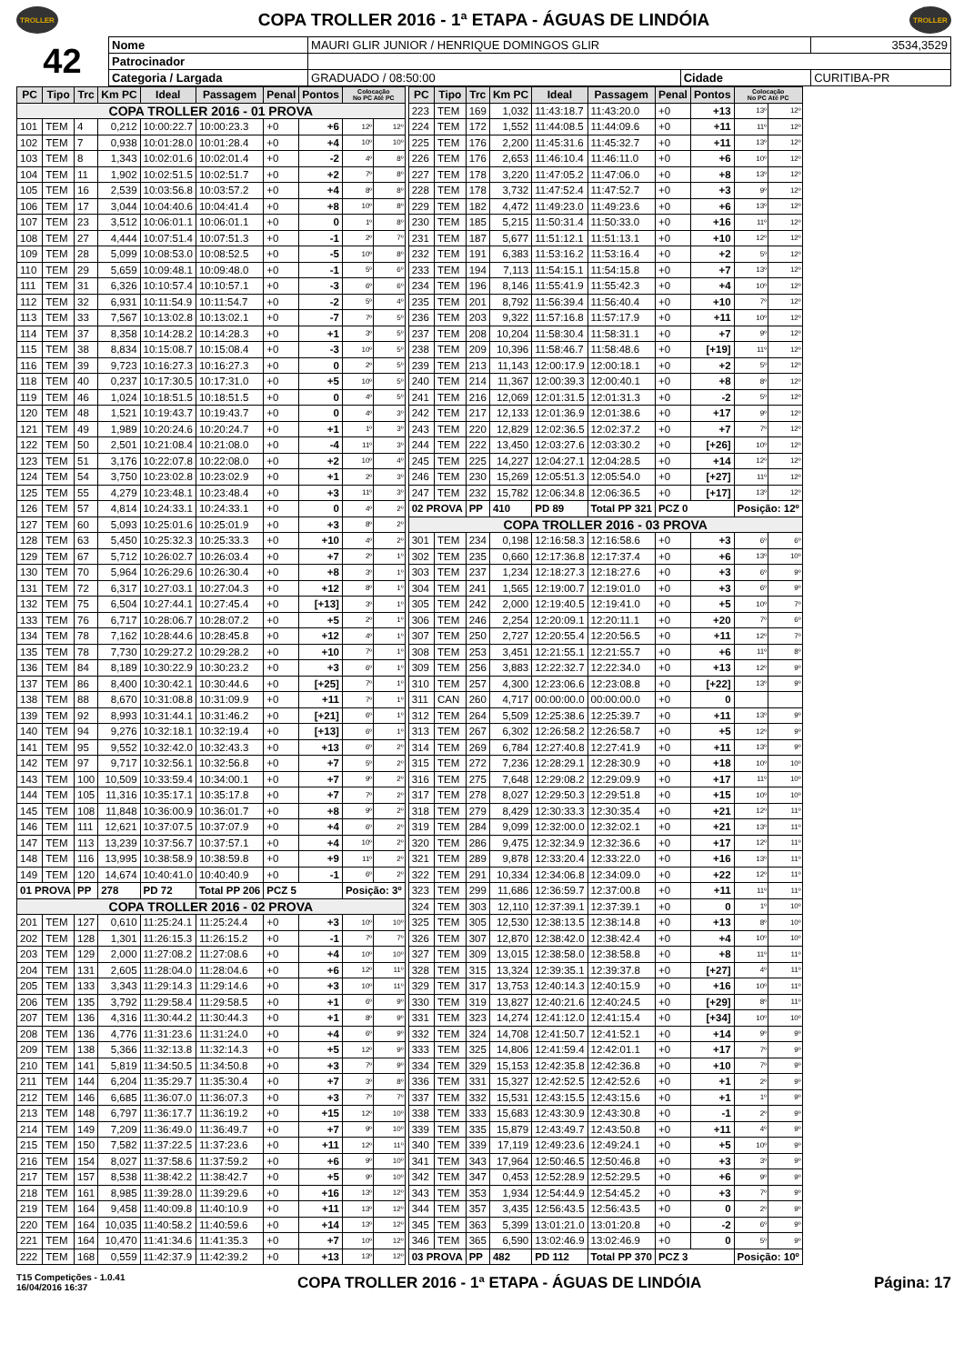TROLLER
COPA TROLLER 2016 - 1ª ETAPA - ÁGUAS DE LINDÓIA
TROLLER
| 42 | Nome | MAURI GLIR JUNIOR / HENRIQUE DOMINGOS GLIR | | | 3534,3529 |
| | Patrocinador | | | | |
| | Categoria / Largada | GRADUADO / 08:50:00 | Cidade | CURITIBA-PR | |
| PC | Tipo | Trc | Km PC | Ideal | Passagem | Penal | Pontos | Colocação No PC Até PC | |
| --- | --- | --- | --- | --- | --- | --- | --- | --- | --- |
| COPA TROLLER 2016 - 01 PROVA | | | | | | | | | |
| 101 | TEM | 4 | 0,212 | 10:00:22.7 | 10:00:23.3 | +0 | +6 | 12º | 12º |
| 102 | TEM | 7 | 0,938 | 10:01:28.0 | 10:01:28.4 | +0 | +4 | 10º | 10º |
| 103 | TEM | 8 | 1,343 | 10:02:01.6 | 10:02:01.4 | +0 | -2 | 4º | 8º |
| 104 | TEM | 11 | 1,902 | 10:02:51.5 | 10:02:51.7 | +0 | +2 | 7º | 8º |
| 105 | TEM | 16 | 2,539 | 10:03:56.8 | 10:03:57.2 | +0 | +4 | 8º | 8º |
| 106 | TEM | 17 | 3,044 | 10:04:40.6 | 10:04:41.4 | +0 | +8 | 10º | 8º |
| 107 | TEM | 23 | 3,512 | 10:06:01.1 | 10:06:01.1 | +0 | 0 | 1º | 8º |
| 108 | TEM | 27 | 4,444 | 10:07:51.4 | 10:07:51.3 | +0 | -1 | 2º | 7º |
| 109 | TEM | 28 | 5,099 | 10:08:53.0 | 10:08:52.5 | +0 | -5 | 10º | 8º |
| 110 | TEM | 29 | 5,659 | 10:09:48.1 | 10:09:48.0 | +0 | -1 | 5º | 6º |
| 111 | TEM | 31 | 6,326 | 10:10:57.4 | 10:10:57.1 | +0 | -3 | 6º | 6º |
| 112 | TEM | 32 | 6,931 | 10:11:54.9 | 10:11:54.7 | +0 | -2 | 5º | 4º |
| 113 | TEM | 33 | 7,567 | 10:13:02.8 | 10:13:02.1 | +0 | -7 | 7º | 5º |
| 114 | TEM | 37 | 8,358 | 10:14:28.2 | 10:14:28.3 | +0 | +1 | 3º | 5º |
| 115 | TEM | 38 | 8,834 | 10:15:08.7 | 10:15:08.4 | +0 | -3 | 10º | 5º |
| 116 | TEM | 39 | 9,723 | 10:16:27.3 | 10:16:27.3 | +0 | 0 | 2º | 5º |
| 118 | TEM | 40 | 0,237 | 10:17:30.5 | 10:17:31.0 | +0 | +5 | 10º | 5º |
| 119 | TEM | 46 | 1,024 | 10:18:51.5 | 10:18:51.5 | +0 | 0 | 4º | 5º |
| 120 | TEM | 48 | 1,521 | 10:19:43.7 | 10:19:43.7 | +0 | 0 | 4º | 3º |
| 121 | TEM | 49 | 1,989 | 10:20:24.6 | 10:20:24.7 | +0 | +1 | 1º | 3º |
| 122 | TEM | 50 | 2,501 | 10:21:08.4 | 10:21:08.0 | +0 | -4 | 11º | 3º |
| 123 | TEM | 51 | 3,176 | 10:22:07.8 | 10:22:08.0 | +0 | +2 | 10º | 4º |
| 124 | TEM | 54 | 3,750 | 10:23:02.8 | 10:23:02.9 | +0 | +1 | 2º | 3º |
| 125 | TEM | 55 | 4,279 | 10:23:48.1 | 10:23:48.4 | +0 | +3 | 11º | 3º |
| 126 | TEM | 57 | 4,814 | 10:24:33.1 | 10:24:33.1 | +0 | 0 | 4º | 2º |
| 127 | TEM | 60 | 5,093 | 10:25:01.6 | 10:25:01.9 | +0 | +3 | 8º | 2º |
| 128 | TEM | 63 | 5,450 | 10:25:32.3 | 10:25:33.3 | +0 | +10 | 4º | 2º |
| 129 | TEM | 67 | 5,712 | 10:26:02.7 | 10:26:03.4 | +0 | +7 | 2º | 1º |
| 130 | TEM | 70 | 5,964 | 10:26:29.6 | 10:26:30.4 | +0 | +8 | 3º | 1º |
| 131 | TEM | 72 | 6,317 | 10:27:03.1 | 10:27:04.3 | +0 | +12 | 8º | 1º |
| 132 | TEM | 75 | 6,504 | 10:27:44.1 | 10:27:45.4 | +0 | [+13] | 3º | 1º |
| 133 | TEM | 76 | 6,717 | 10:28:06.7 | 10:28:07.2 | +0 | +5 | 2º | 1º |
| 134 | TEM | 78 | 7,162 | 10:28:44.6 | 10:28:45.8 | +0 | +12 | 4º | 1º |
| 135 | TEM | 78 | 7,730 | 10:29:27.2 | 10:29:28.2 | +0 | +10 | 7º | 1º |
| 136 | TEM | 84 | 8,189 | 10:30:22.9 | 10:30:23.2 | +0 | +3 | 6º | 1º |
| 137 | TEM | 86 | 8,400 | 10:30:42.1 | 10:30:44.6 | +0 | [+25] | 7º | 1º |
| 138 | TEM | 88 | 8,670 | 10:31:08.8 | 10:31:09.9 | +0 | +11 | 7º | 1º |
| 139 | TEM | 92 | 8,993 | 10:31:44.1 | 10:31:46.2 | +0 | [+21] | 6º | 1º |
| 140 | TEM | 94 | 9,276 | 10:32:18.1 | 10:32:19.4 | +0 | [+13] | 6º | 1º |
| 141 | TEM | 95 | 9,552 | 10:32:42.0 | 10:32:43.3 | +0 | +13 | 6º | 2º |
| 142 | TEM | 97 | 9,717 | 10:32:56.1 | 10:32:56.8 | +0 | +7 | 5º | 2º |
| 143 | TEM | 100 | 10,509 | 10:33:59.4 | 10:34:00.1 | +0 | +7 | 9º | 2º |
| 144 | TEM | 105 | 11,316 | 10:35:17.1 | 10:35:17.8 | +0 | +7 | 7º | 2º |
| 145 | TEM | 108 | 11,848 | 10:36:00.9 | 10:36:01.7 | +0 | +8 | 9º | 2º |
| 146 | TEM | 111 | 12,621 | 10:37:07.5 | 10:37:07.9 | +0 | +4 | 6º | 2º |
| 147 | TEM | 113 | 13,239 | 10:37:56.7 | 10:37:57.1 | +0 | +4 | 10º | 2º |
| 148 | TEM | 116 | 13,995 | 10:38:58.9 | 10:38:59.8 | +0 | +9 | 11º | 2º |
| 149 | TEM | 120 | 14,674 | 10:40:41.0 | 10:40:40.9 | +0 | -1 | 6º | 2º |
| 01 PROVA | | PP | 278 | PD 72 | Total PP 206 | PCZ 5 | | Posição: 3º | |
| COPA TROLLER 2016 - 02 PROVA | | | | | | | | | |
| 201 | TEM | 127 | 0,610 | 11:25:24.1 | 11:25:24.4 | +0 | +3 | 10º | 10º |
| 202 | TEM | 128 | 1,301 | 11:26:15.3 | 11:26:15.2 | +0 | -1 | 7º | 7º |
| 203 | TEM | 129 | 2,000 | 11:27:08.2 | 11:27:08.6 | +0 | +4 | 10º | 10º |
| 204 | TEM | 131 | 2,605 | 11:28:04.0 | 11:28:04.6 | +0 | +6 | 12º | 11º |
| 205 | TEM | 133 | 3,343 | 11:29:14.3 | 11:29:14.6 | +0 | +3 | 10º | 11º |
| 206 | TEM | 135 | 3,792 | 11:29:58.4 | 11:29:58.5 | +0 | +1 | 6º | 9º |
| 207 | TEM | 136 | 4,316 | 11:30:44.2 | 11:30:44.3 | +0 | +1 | 8º | 9º |
| 208 | TEM | 136 | 4,776 | 11:31:23.6 | 11:31:24.0 | +0 | +4 | 6º | 9º |
| 209 | TEM | 138 | 5,366 | 11:32:13.8 | 11:32:14.3 | +0 | +5 | 12º | 9º |
| 210 | TEM | 141 | 5,819 | 11:34:50.5 | 11:34:50.8 | +0 | +3 | 7º | 9º |
| 211 | TEM | 144 | 6,204 | 11:35:29.7 | 11:35:30.4 | +0 | +7 | 3º | 8º |
| 212 | TEM | 146 | 6,685 | 11:36:07.0 | 11:36:07.3 | +0 | +3 | 7º | 7º |
| 213 | TEM | 148 | 6,797 | 11:36:17.7 | 11:36:19.2 | +0 | +15 | 12º | 10º |
| 214 | TEM | 149 | 7,209 | 11:36:49.0 | 11:36:49.7 | +0 | +7 | 9º | 10º |
| 215 | TEM | 150 | 7,582 | 11:37:22.5 | 11:37:23.6 | +0 | +11 | 12º | 11º |
| 216 | TEM | 154 | 8,027 | 11:37:58.6 | 11:37:59.2 | +0 | +6 | 9º | 10º |
| 217 | TEM | 157 | 8,538 | 11:38:42.2 | 11:38:42.7 | +0 | +5 | 9º | 10º |
| 218 | TEM | 161 | 8,985 | 11:39:28.0 | 11:39:29.6 | +0 | +16 | 13º | 12º |
| 219 | TEM | 164 | 9,458 | 11:40:09.8 | 11:40:10.9 | +0 | +11 | 13º | 12º |
| 220 | TEM | 164 | 10,035 | 11:40:58.2 | 11:40:59.6 | +0 | +14 | 13º | 12º |
| 221 | TEM | 164 | 10,470 | 11:41:34.6 | 11:41:35.3 | +0 | +7 | 10º | 12º |
| 222 | TEM | 168 | 0,559 | 11:42:37.9 | 11:42:39.2 | +0 | +13 | 13º | 12º |
| PC | Tipo | Trc | Km PC | Ideal | Passagem | Penal | Pontos | Colocação No PC Até PC | |
| --- | --- | --- | --- | --- | --- | --- | --- | --- | --- |
| 223 | TEM | 169 | 1,032 | 11:43:18.7 | 11:43:20.0 | +0 | +13 | 13º | 12º |
| 224 | TEM | 172 | 1,552 | 11:44:08.5 | 11:44:09.6 | +0 | +11 | 11º | 12º |
| 225 | TEM | 176 | 2,200 | 11:45:31.6 | 11:45:32.7 | +0 | +11 | 13º | 12º |
| 226 | TEM | 176 | 2,653 | 11:46:10.4 | 11:46:11.0 | +0 | +6 | 10º | 12º |
| 227 | TEM | 178 | 3,220 | 11:47:05.2 | 11:47:06.0 | +0 | +8 | 13º | 12º |
| 228 | TEM | 178 | 3,732 | 11:47:52.4 | 11:47:52.7 | +0 | +3 | 9º | 12º |
| 229 | TEM | 182 | 4,472 | 11:49:23.0 | 11:49:23.6 | +0 | +6 | 13º | 12º |
| 230 | TEM | 185 | 5,215 | 11:50:31.4 | 11:50:33.0 | +0 | +16 | 11º | 12º |
| 231 | TEM | 187 | 5,677 | 11:51:12.1 | 11:51:13.1 | +0 | +10 | 12º | 12º |
| 232 | TEM | 191 | 6,383 | 11:53:16.2 | 11:53:16.4 | +0 | +2 | 5º | 12º |
| 233 | TEM | 194 | 7,113 | 11:54:15.1 | 11:54:15.8 | +0 | +7 | 13º | 12º |
| 234 | TEM | 196 | 8,146 | 11:55:41.9 | 11:55:42.3 | +0 | +4 | 10º | 12º |
| 235 | TEM | 201 | 8,792 | 11:56:39.4 | 11:56:40.4 | +0 | +10 | 7º | 12º |
| 236 | TEM | 203 | 9,322 | 11:57:16.8 | 11:57:17.9 | +0 | +11 | 10º | 12º |
| 237 | TEM | 208 | 10,204 | 11:58:30.4 | 11:58:31.1 | +0 | +7 | 9º | 12º |
| 238 | TEM | 209 | 10,396 | 11:58:46.7 | 11:58:48.6 | +0 | [+19] | 11º | 12º |
| 239 | TEM | 213 | 11,143 | 12:00:17.9 | 12:00:18.1 | +0 | +2 | 5º | 12º |
| 240 | TEM | 214 | 11,367 | 12:00:39.3 | 12:00:40.1 | +0 | +8 | 8º | 12º |
| 241 | TEM | 216 | 12,069 | 12:01:31.5 | 12:01:31.3 | +0 | -2 | 5º | 12º |
| 242 | TEM | 217 | 12,133 | 12:01:36.9 | 12:01:38.6 | +0 | +17 | 9º | 12º |
| 243 | TEM | 220 | 12,829 | 12:02:36.5 | 12:02:37.2 | +0 | +7 | 7º | 12º |
| 244 | TEM | 222 | 13,450 | 12:03:27.6 | 12:03:30.2 | +0 | [+26] | 10º | 12º |
| 245 | TEM | 225 | 14,227 | 12:04:27.1 | 12:04:28.5 | +0 | +14 | 12º | 12º |
| 246 | TEM | 230 | 15,269 | 12:05:51.3 | 12:05:54.0 | +0 | [+27] | 11º | 12º |
| 247 | TEM | 232 | 15,782 | 12:06:34.8 | 12:06:36.5 | +0 | [+17] | 13º | 12º |
| 02 PROVA | | PP | 410 | PD 89 | Total PP 321 | PCZ 0 | | Posição: 12º | |
| COPA TROLLER 2016 - 03 PROVA | | | | | | | | | |
| 301 | TEM | 234 | 0,198 | 12:16:58.3 | 12:16:58.6 | +0 | +3 | 6º | 6º |
| 302 | TEM | 235 | 0,660 | 12:17:36.8 | 12:17:37.4 | +0 | +6 | 13º | 10º |
| 303 | TEM | 237 | 1,234 | 12:18:27.3 | 12:18:27.6 | +0 | +3 | 6º | 9º |
| 304 | TEM | 241 | 1,565 | 12:19:00.7 | 12:19:01.0 | +0 | +3 | 6º | 9º |
| 305 | TEM | 242 | 2,000 | 12:19:40.5 | 12:19:41.0 | +0 | +5 | 10º | 7º |
| 306 | TEM | 246 | 2,254 | 12:20:09.1 | 12:20:11.1 | +0 | +20 | 7º | 6º |
| 307 | TEM | 250 | 2,727 | 12:20:55.4 | 12:20:56.5 | +0 | +11 | 12º | 7º |
| 308 | TEM | 253 | 3,451 | 12:21:55.1 | 12:21:55.7 | +0 | +6 | 11º | 8º |
| 309 | TEM | 256 | 3,883 | 12:22:32.7 | 12:22:34.0 | +0 | +13 | 12º | 9º |
| 310 | TEM | 257 | 4,300 | 12:23:06.6 | 12:23:08.8 | +0 | [+22] | 13º | 9º |
| 311 | CAN | 260 | 4,717 | 00:00:00.0 | 00:00:00.0 | +0 | 0 | | |
| 312 | TEM | 264 | 5,509 | 12:25:38.6 | 12:25:39.7 | +0 | +11 | 13º | 9º |
| 313 | TEM | 267 | 6,302 | 12:26:58.2 | 12:26:58.7 | +0 | +5 | 12º | 9º |
| 314 | TEM | 269 | 6,784 | 12:27:40.8 | 12:27:41.9 | +0 | +11 | 13º | 9º |
| 315 | TEM | 272 | 7,236 | 12:28:29.1 | 12:28:30.9 | +0 | +18 | 10º | 10º |
| 316 | TEM | 275 | 7,648 | 12:29:08.2 | 12:29:09.9 | +0 | +17 | 11º | 10º |
| 317 | TEM | 278 | 8,027 | 12:29:50.3 | 12:29:51.8 | +0 | +15 | 10º | 10º |
| 318 | TEM | 279 | 8,429 | 12:30:33.3 | 12:30:35.4 | +0 | +21 | 12º | 11º |
| 319 | TEM | 284 | 9,099 | 12:32:00.0 | 12:32:02.1 | +0 | +21 | 13º | 11º |
| 320 | TEM | 286 | 9,475 | 12:32:34.9 | 12:32:36.6 | +0 | +17 | 12º | 11º |
| 321 | TEM | 289 | 9,878 | 12:33:20.4 | 12:33:22.0 | +0 | +16 | 13º | 11º |
| 322 | TEM | 291 | 10,334 | 12:34:06.8 | 12:34:09.0 | +0 | +22 | 12º | 11º |
| 323 | TEM | 299 | 11,686 | 12:36:59.7 | 12:37:00.8 | +0 | +11 | 11º | 11º |
| 324 | TEM | 303 | 12,110 | 12:37:39.1 | 12:37:39.1 | +0 | 0 | 1º | 10º |
| 325 | TEM | 305 | 12,530 | 12:38:13.5 | 12:38:14.8 | +0 | +13 | 8º | 10º |
| 326 | TEM | 307 | 12,870 | 12:38:42.0 | 12:38:42.4 | +0 | +4 | 10º | 10º |
| 327 | TEM | 309 | 13,015 | 12:38:58.0 | 12:38:58.8 | +0 | +8 | 11º | 11º |
| 328 | TEM | 315 | 13,324 | 12:39:35.1 | 12:39:37.8 | +0 | [+27] | 4º | 11º |
| 329 | TEM | 317 | 13,753 | 12:40:14.3 | 12:40:15.9 | +0 | +16 | 10º | 11º |
| 330 | TEM | 319 | 13,827 | 12:40:21.6 | 12:40:24.5 | +0 | [+29] | 8º | 11º |
| 331 | TEM | 323 | 14,274 | 12:41:12.0 | 12:41:15.4 | +0 | [+34] | 10º | 10º |
| 332 | TEM | 324 | 14,708 | 12:41:50.7 | 12:41:52.1 | +0 | +14 | 9º | 9º |
| 333 | TEM | 325 | 14,806 | 12:41:59.4 | 12:42:01.1 | +0 | +17 | 7º | 9º |
| 334 | TEM | 329 | 15,153 | 12:42:35.8 | 12:42:36.8 | +0 | +10 | 7º | 9º |
| 336 | TEM | 331 | 15,327 | 12:42:52.5 | 12:42:52.6 | +0 | +1 | 2º | 9º |
| 337 | TEM | 332 | 15,531 | 12:43:15.5 | 12:43:15.6 | +0 | +1 | 1º | 9º |
| 338 | TEM | 333 | 15,683 | 12:43:30.9 | 12:43:30.8 | +0 | -1 | 2º | 9º |
| 339 | TEM | 335 | 15,879 | 12:43:49.7 | 12:43:50.8 | +0 | +11 | 4º | 9º |
| 340 | TEM | 339 | 17,119 | 12:49:23.6 | 12:49:24.1 | +0 | +5 | 10º | 9º |
| 341 | TEM | 343 | 17,964 | 12:50:46.5 | 12:50:46.8 | +0 | +3 | 3º | 9º |
| 342 | TEM | 347 | 0,453 | 12:52:28.9 | 12:52:29.5 | +0 | +6 | 9º | 9º |
| 343 | TEM | 353 | 1,934 | 12:54:44.9 | 12:54:45.2 | +0 | +3 | 7º | 9º |
| 344 | TEM | 357 | 3,435 | 12:56:43.5 | 12:56:43.5 | +0 | 0 | 2º | 9º |
| 345 | TEM | 363 | 5,399 | 13:01:21.0 | 13:01:20.8 | +0 | -2 | 6º | 9º |
| 346 | TEM | 365 | 6,590 | 13:02:46.9 | 13:02:46.9 | +0 | 0 | 5º | 9º |
| 03 PROVA | | PP | 482 | PD 112 | Total PP 370 | PCZ 3 | | Posição: 10º | |
T15 Competições - 1.0.41
16/04/2016 16:37
COPA TROLLER 2016 - 1ª ETAPA - ÁGUAS DE LINDÓIA
Página: 17